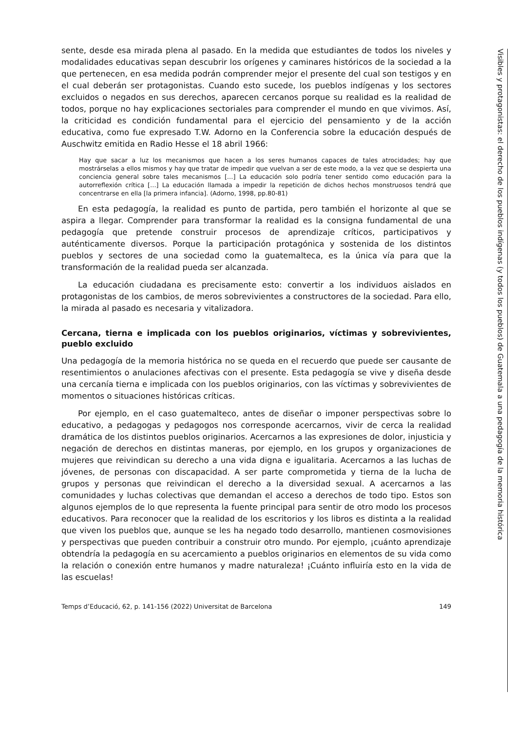sente, desde esa mirada plena al pasado. En la medida que estudiantes de todos los niveles y modalidades educativas sepan descubrir los orígenes y caminares históricos de la sociedad a la que pertenecen, en esa medida podrán comprender mejor el presente del cual son testigos y en el cual deberán ser protagonistas. Cuando esto sucede, los pueblos indígenas y los sectores excluidos o negados en sus derechos, aparecen cercanos porque su realidad es la realidad de todos, porque no hay explicaciones sectoriales para comprender el mundo en que vivimos. Así, la criticidad es condición fundamental para el ejercicio del pensamiento y de la acción educativa, como fue expresado T.W. Adorno en la Conferencia sobre la educación después de Auschwitz emitida en Radio Hesse el 18 abril 1966:
Hay que sacar a luz los mecanismos que hacen a los seres humanos capaces de tales atrocidades; hay que mostrárselas a ellos mismos y hay que tratar de impedir que vuelvan a ser de este modo, a la vez que se despierta una conciencia general sobre tales mecanismos […] La educación solo podría tener sentido como educación para la autorreflexión crítica […] La educación llamada a impedir la repetición de dichos hechos monstruosos tendrá que concentrarse en ella [la primera infancia]. (Adorno, 1998, pp.80-81)
En esta pedagogía, la realidad es punto de partida, pero también el horizonte al que se aspira a llegar. Comprender para transformar la realidad es la consigna fundamental de una pedagogía que pretende construir procesos de aprendizaje críticos, participativos y auténticamente diversos. Porque la participación protagónica y sostenida de los distintos pueblos y sectores de una sociedad como la guatemalteca, es la única vía para que la transformación de la realidad pueda ser alcanzada.
La educación ciudadana es precisamente esto: convertir a los individuos aislados en protagonistas de los cambios, de meros sobrevivientes a constructores de la sociedad. Para ello, la mirada al pasado es necesaria y vitalizadora.
Cercana, tierna e implicada con los pueblos originarios, víctimas y sobrevivientes, pueblo excluido
Una pedagogía de la memoria histórica no se queda en el recuerdo que puede ser causante de resentimientos o anulaciones afectivas con el presente. Esta pedagogía se vive y diseña desde una cercanía tierna e implicada con los pueblos originarios, con las víctimas y sobrevivientes de momentos o situaciones históricas críticas.
Por ejemplo, en el caso guatemalteco, antes de diseñar o imponer perspectivas sobre lo educativo, a pedagogas y pedagogos nos corresponde acercarnos, vivir de cerca la realidad dramática de los distintos pueblos originarios. Acercarnos a las expresiones de dolor, injusticia y negación de derechos en distintas maneras, por ejemplo, en los grupos y organizaciones de mujeres que reivindican su derecho a una vida digna e igualitaria. Acercarnos a las luchas de jóvenes, de personas con discapacidad. A ser parte comprometida y tierna de la lucha de grupos y personas que reivindican el derecho a la diversidad sexual. A acercarnos a las comunidades y luchas colectivas que demandan el acceso a derechos de todo tipo. Estos son algunos ejemplos de lo que representa la fuente principal para sentir de otro modo los procesos educativos. Para reconocer que la realidad de los escritorios y los libros es distinta a la realidad que viven los pueblos que, aunque se les ha negado todo desarrollo, mantienen cosmovisiones y perspectivas que pueden contribuir a construir otro mundo. Por ejemplo, ¡cuánto aprendizaje obtendría la pedagogía en su acercamiento a pueblos originarios en elementos de su vida como la relación o conexión entre humanos y madre naturaleza! ¡Cuánto influiría esto en la vida de las escuelas!
Temps d’Educació, 62, p. 141-156 (2022) Universitat de Barcelona 149
Visibles y protagonistas: el derecho de los pueblos indígenas (y todos los pueblos) de Guatemala a una pedagogía de la memoria histórica